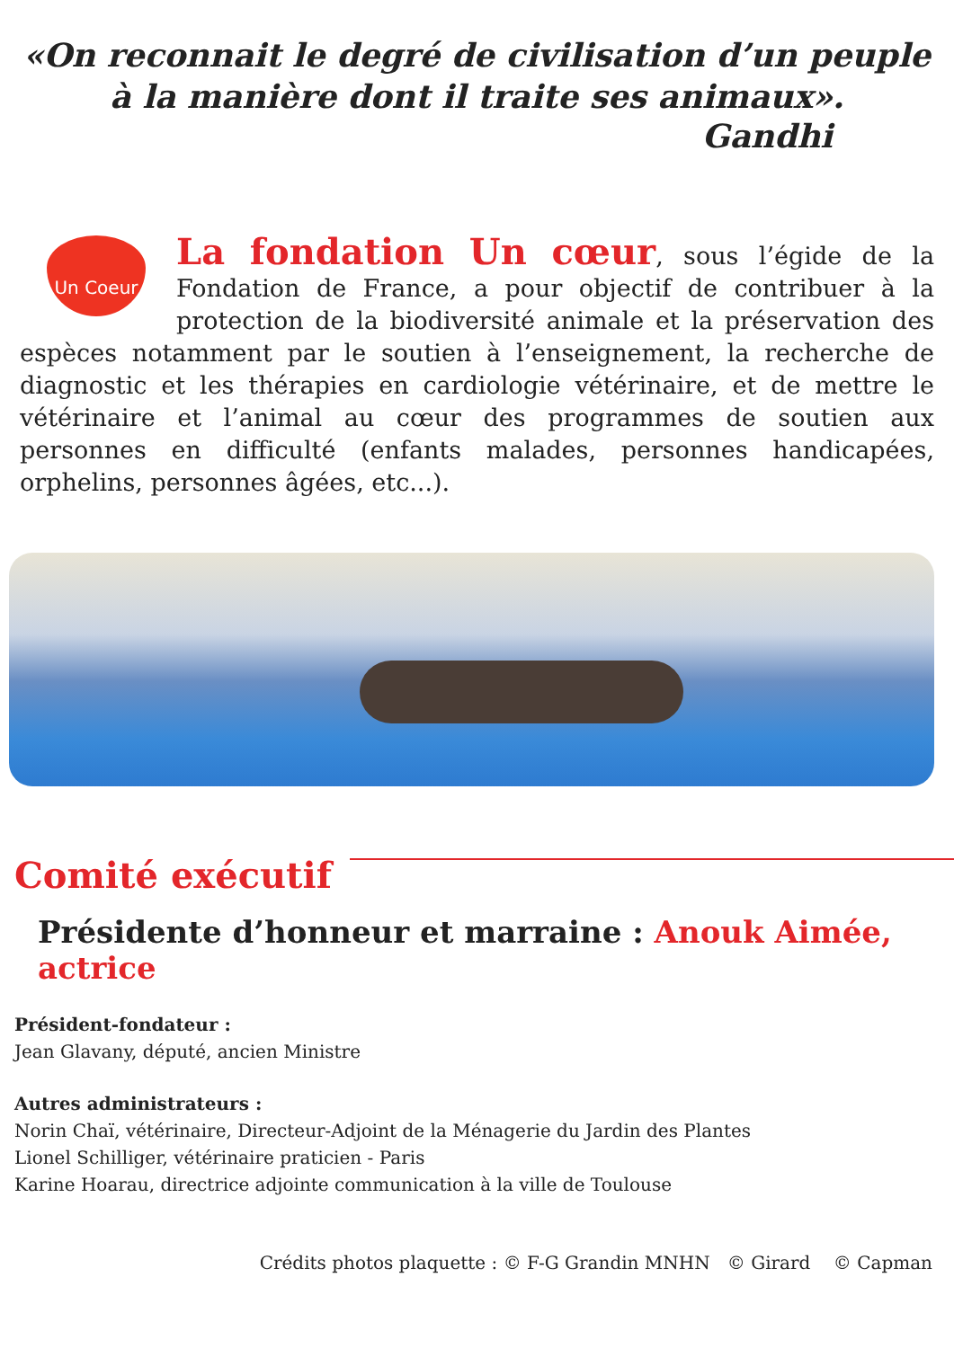«On reconnait le degré de civilisation d’un peuple
à la manière dont il traite ses animaux».
Gandhi
Un Coeur
La fondation Un cœur, sous l’égide de la Fondation de France, a pour objectif de contribuer à la protection de la biodiversité animale et la préservation des espèces notamment par le soutien à l’enseignement, la recherche de diagnostic et les thérapies en cardiologie vétérinaire, et de mettre le vétérinaire et l’animal au cœur des programmes de soutien aux personnes en difficulté (enfants malades, personnes handicapées, orphelins, personnes âgées, etc...).
Comité exécutif
Présidente d’honneur et marraine : Anouk Aimée, actrice
Président-fondateur :
Jean Glavany, député, ancien Ministre
Autres administrateurs :
Norin Chaï, vétérinaire, Directeur-Adjoint de la Ménagerie du Jardin des Plantes
Lionel Schilliger, vétérinaire praticien - Paris
Karine Hoarau, directrice adjointe communication à la ville de Toulouse
Crédits photos plaquette : © F-G Grandin MNHN © Girard © Capman